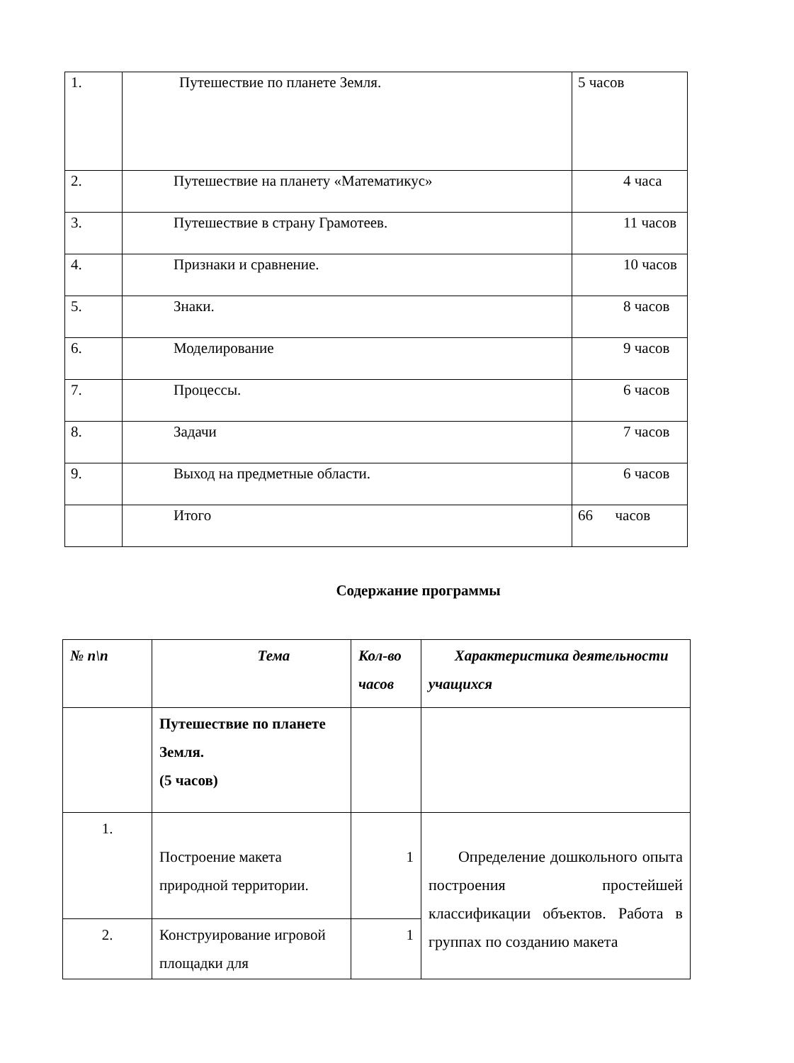| 1. | Путешествие по планете Земля. | 5 часов |
| 2. | Путешествие на планету «Математикус» | 4 часа |
| 3. | Путешествие в страну Грамотеев. | 11 часов |
| 4. | Признаки и сравнение. | 10 часов |
| 5. | Знаки. | 8 часов |
| 6. | Моделирование | 9 часов |
| 7. | Процессы. | 6 часов |
| 8. | Задачи | 7 часов |
| 9. | Выход на предметные области. | 6 часов |
| | Итого | 66 часов |
Содержание программы
| № п\п | Тема | Кол-во часов | Характеристика деятельности учащихся |
| --- | --- | --- | --- |
| | Путешествие по планете Земля. (5 часов) | | |
| 1. | Построение макета природной территории. | 1 | Определение дошкольного опыта построения простейшей классификации объектов. Работа в группах по созданию макета |
| 2. | Конструирование игровой площадки для | 1 | |